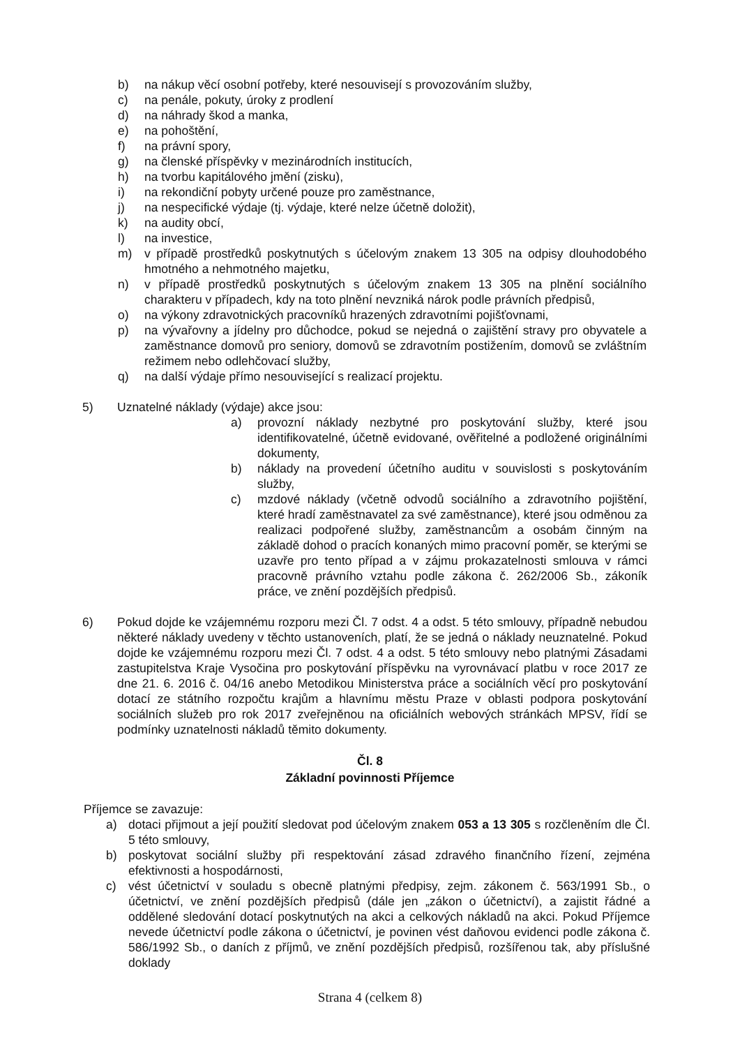b) na nákup věcí osobní potřeby, které nesouvisejí s provozováním služby,
c) na penále, pokuty, úroky z prodlení
d) na náhrady škod a manka,
e) na pohoštění,
f) na právní spory,
g) na členské příspěvky v mezinárodních institucích,
h) na tvorbu kapitálového jmění (zisku),
i) na rekondiční pobyty určené pouze pro zaměstnance,
j) na nespecifické výdaje (tj. výdaje, které nelze účetně doložit),
k) na audity obcí,
l) na investice,
m) v případě prostředků poskytnutých s účelovým znakem 13 305 na odpisy dlouhodobého hmotného a nehmotného majetku,
n) v případě prostředků poskytnutých s účelovým znakem 13 305 na plnění sociálního charakteru v případech, kdy na toto plnění nevzniká nárok podle právních předpisů,
o) na výkony zdravotnických pracovníků hrazených zdravotními pojišťovnami,
p) na vývařovny a jídelny pro důchodce, pokud se nejedná o zajištění stravy pro obyvatele a zaměstnance domovů pro seniory, domovů se zdravotním postižením, domovů se zvláštním režimem nebo odlehčovací služby,
q) na další výdaje přímo nesouvisející s realizací projektu.
5) Uznatelné náklady (výdaje) akce jsou:
a) provozní náklady nezbytné pro poskytování služby, které jsou identifikovatelné, účetně evidované, ověřitelné a podložené originálními dokumenty,
b) náklady na provedení účetního auditu v souvislosti s poskytováním služby,
c) mzdové náklady (včetně odvodů sociálního a zdravotního pojištění, které hradí zaměstnavatel za své zaměstnance), které jsou odměnou za realizaci podpořené služby, zaměstnancům a osobám činným na základě dohod o pracích konaných mimo pracovní poměr, se kterými se uzavře pro tento případ a v zájmu prokazatelnosti smlouva v rámci pracovně právního vztahu podle zákona č. 262/2006 Sb., zákoník práce, ve znění pozdějších předpisů.
6) Pokud dojde ke vzájemnému rozporu mezi Čl. 7 odst. 4 a odst. 5 této smlouvy, případně nebudou některé náklady uvedeny v těchto ustanoveních, platí, že se jedná o náklady neuznatelné. Pokud dojde ke vzájemnému rozporu mezi Čl. 7 odst. 4 a odst. 5 této smlouvy nebo platnými Zásadami zastupitelstva Kraje Vysočina pro poskytování příspěvku na vyrovnávací platbu v roce 2017 ze dne 21. 6. 2016 č. 04/16 anebo Metodikou Ministerstva práce a sociálních věcí pro poskytování dotací ze státního rozpočtu krajům a hlavnímu městu Praze v oblasti podpora poskytování sociálních služeb pro rok 2017 zveřejněnou na oficiálních webových stránkách MPSV, řídí se podmínky uznatelnosti nákladů těmito dokumenty.
Čl. 8
Základní povinnosti Příjemce
Příjemce se zavazuje:
a) dotaci přijmout a její použití sledovat pod účelovým znakem 053 a 13 305 s rozčleněním dle Čl. 5 této smlouvy,
b) poskytovat sociální služby při respektování zásad zdravého finančního řízení, zejména efektivnosti a hospodárnosti,
c) vést účetnictví v souladu s obecně platnými předpisy, zejm. zákonem č. 563/1991 Sb., o účetnictví, ve znění pozdějších předpisů (dále jen „zákon o účetnictví), a zajistit řádné a oddělené sledování dotací poskytnutých na akci a celkových nákladů na akci. Pokud Příjemce nevede účetnictví podle zákona o účetnictví, je povinen vést daňovou evidenci podle zákona č. 586/1992 Sb., o daních z příjmů, ve znění pozdějších předpisů, rozšířenou tak, aby příslušné doklady
Strana 4 (celkem 8)